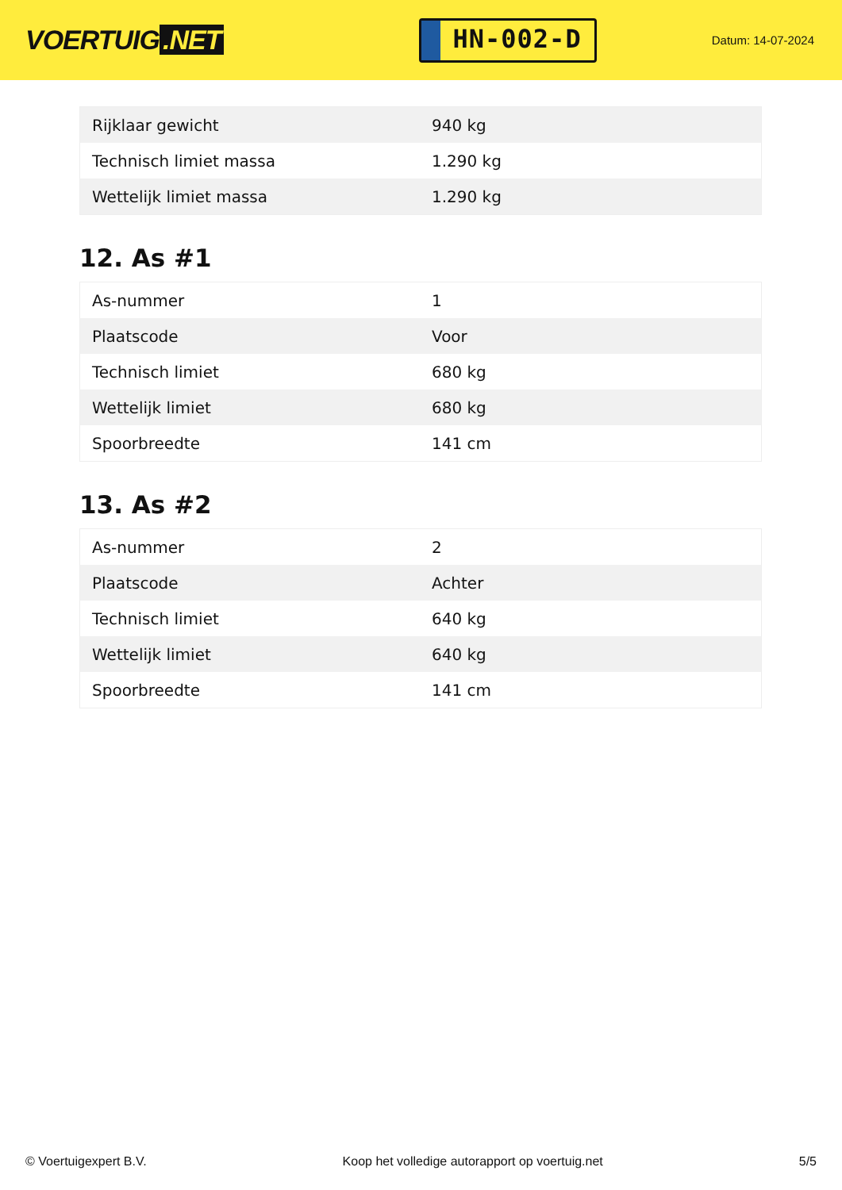VOERTUIG.NET
HN-002-D
Datum: 14-07-2024
| Rijklaar gewicht | 940 kg |
| Technisch limiet massa | 1.290 kg |
| Wettelijk limiet massa | 1.290 kg |
12. As #1
| As-nummer | 1 |
| Plaatscode | Voor |
| Technisch limiet | 680 kg |
| Wettelijk limiet | 680 kg |
| Spoorbreedte | 141 cm |
13. As #2
| As-nummer | 2 |
| Plaatscode | Achter |
| Technisch limiet | 640 kg |
| Wettelijk limiet | 640 kg |
| Spoorbreedte | 141 cm |
© Voertuigexpert B.V. Koop het volledige autorapport op voertuig.net
5/5